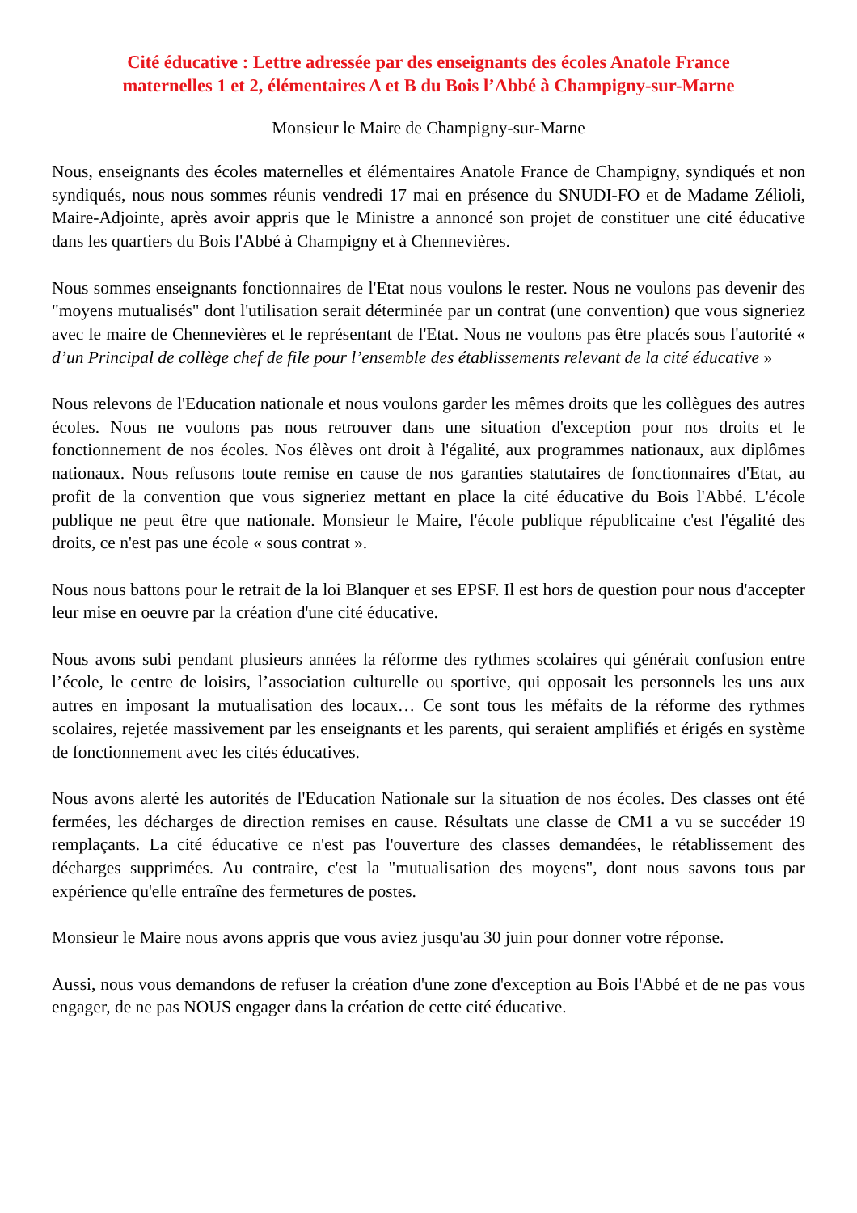Cité éducative : Lettre adressée par des enseignants des écoles Anatole France
maternelles 1 et 2, élémentaires A et B du Bois l’Abbé à Champigny-sur-Marne
Monsieur le Maire de Champigny-sur-Marne
Nous, enseignants des écoles maternelles et élémentaires Anatole France de Champigny, syndiqués et non syndiqués, nous nous sommes réunis vendredi 17 mai en présence du SNUDI-FO et de Madame Zélioli, Maire-Adjointe, après avoir appris que le Ministre a annoncé son projet de constituer une cité éducative dans les quartiers du Bois l'Abbé à Champigny et à Chennevières.
Nous sommes enseignants fonctionnaires de l'Etat nous voulons le rester. Nous ne voulons pas devenir des "moyens mutualisés" dont l'utilisation serait déterminée par un contrat (une convention) que vous signeriez avec le maire de Chennevières et le représentant de l'Etat. Nous ne voulons pas être placés sous l'autorité « d’un Principal de collège chef de file pour l’ensemble des établissements relevant de la cité éducative »
Nous relevons de l'Education nationale et nous voulons garder les mêmes droits que les collègues des autres écoles. Nous ne voulons pas nous retrouver dans une situation d'exception pour nos droits et le fonctionnement de nos écoles. Nos élèves ont droit à l'égalité, aux programmes nationaux, aux diplômes nationaux. Nous refusons toute remise en cause de nos garanties statutaires de fonctionnaires d'Etat, au profit de la convention que vous signeriez mettant en place la cité éducative du Bois l'Abbé. L'école publique ne peut être que nationale. Monsieur le Maire, l'école publique républicaine c'est l'égalité des droits, ce n'est pas une école « sous contrat ».
Nous nous battons pour le retrait de la loi Blanquer et ses EPSF. Il est hors de question pour nous d'accepter leur mise en oeuvre par la création d'une cité éducative.
Nous avons subi pendant plusieurs années la réforme des rythmes scolaires qui générait confusion entre l’école, le centre de loisirs, l’association culturelle ou sportive, qui opposait les personnels les uns aux autres en imposant la mutualisation des locaux… Ce sont tous les méfaits de la réforme des rythmes scolaires, rejetée massivement par les enseignants et les parents, qui seraient amplifiés et érigés en système de fonctionnement avec les cités éducatives.
Nous avons alerté les autorités de l'Education Nationale sur la situation de nos écoles. Des classes ont été fermées, les décharges de direction remises en cause. Résultats une classe de CM1 a vu se succéder 19 remplaçants. La cité éducative ce n'est pas l'ouverture des classes demandées, le rétablissement des décharges supprimées. Au contraire, c'est la "mutualisation des moyens", dont nous savons tous par expérience qu'elle entraîne des fermetures de postes.
Monsieur le Maire nous avons appris que vous aviez jusqu'au 30 juin pour donner votre réponse.
Aussi, nous vous demandons de refuser la création d'une zone d'exception au Bois l'Abbé et de ne pas vous engager, de ne pas NOUS engager dans la création de cette cité éducative.